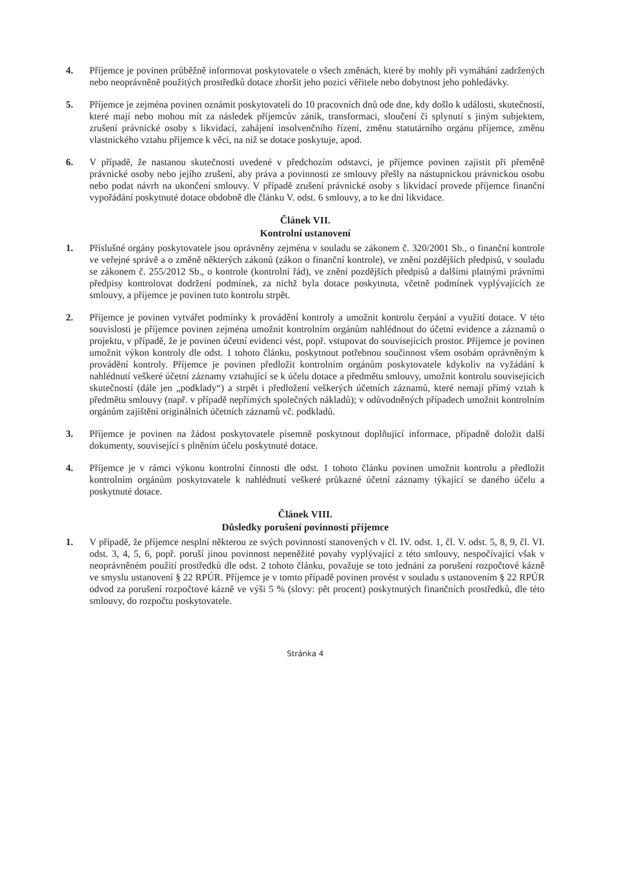4. Příjemce je povinen průběžně informovat poskytovatele o všech změnách, které by mohly při vymáhání zadržených nebo neoprávněně použitých prostředků dotace zhoršit jeho pozici věřitele nebo dobytnost jeho pohledávky.
5. Příjemce je zejména povinen oznámit poskytovateli do 10 pracovních dnů ode dne, kdy došlo k události, skutečnosti, které mají nebo mohou mít za následek příjemcův zánik, transformaci, sloučení či splynutí s jiným subjektem, zrušení právnické osoby s likvidací, zahájení insolvenčního řízení, změnu statutárního orgánu příjemce, změnu vlastnického vztahu příjemce k věci, na niž se dotace poskytuje, apod.
6. V případě, že nastanou skutečnosti uvedené v předchozím odstavci, je příjemce povinen zajistit při přeměně právnické osoby nebo jejího zrušení, aby práva a povinnosti ze smlouvy přešly na nástupnickou právnickou osobu nebo podat návrh na ukončení smlouvy. V případě zrušení právnické osoby s likvidací provede příjemce finanční vypořádání poskytnuté dotace obdobně dle článku V. odst. 6 smlouvy, a to ke dni likvidace.
Článek VII.
Kontrolní ustanovení
1. Příslušné orgány poskytovatele jsou oprávněny zejména v souladu se zákonem č. 320/2001 Sb., o finanční kontrole ve veřejné správě a o změně některých zákonů (zákon o finanční kontrole), ve znění pozdějších předpisů, v souladu se zákonem č. 255/2012 Sb., o kontrole (kontrolní řád), ve znění pozdějších předpisů a dalšími platnými právními předpisy kontrolovat dodržení podmínek, za nichž byla dotace poskytnuta, včetně podmínek vyplývajících ze smlouvy, a příjemce je povinen tuto kontrolu strpět.
2. Příjemce je povinen vytvářet podmínky k provádění kontroly a umožnit kontrolu čerpání a využití dotace. V této souvislosti je příjemce povinen zejména umožnit kontrolním orgánům nahlédnout do účetní evidence a záznamů o projektu, v případě, že je povinen účetní evidenci vést, popř. vstupovat do souvisejících prostor. Příjemce je povinen umožnit výkon kontroly dle odst. 1 tohoto článku, poskytnout potřebnou součinnost všem osobám oprávněným k provádění kontroly. Příjemce je povinen předložit kontrolním orgánům poskytovatele kdykoliv na vyžádání k nahlédnutí veškeré účetní záznamy vztahující se k účelu dotace a předmětu smlouvy, umožnit kontrolu souvisejících skutečností (dále jen „podklady“) a strpět i předložení veškerých účetních záznamů, které nemají přímý vztah k předmětu smlouvy (např. v případě nepřímých společných nákladů); v odůvodněných případech umožnit kontrolním orgánům zajištění originálních účetních záznamů vč. podkladů.
3. Příjemce je povinen na žádost poskytovatele písemně poskytnout doplňující informace, případně doložit další dokumenty, související s plněním účelu poskytnuté dotace.
4. Příjemce je v rámci výkonu kontrolní činnosti dle odst. 1 tohoto článku povinen umožnit kontrolu a předložit kontrolním orgánům poskytovatele k nahlédnutí veškeré průkazné účetní záznamy týkající se daného účelu a poskytnuté dotace.
Článek VIII.
Důsledky porušení povinností příjemce
1. V případě, že příjemce nesplní některou ze svých povinností stanovených v čl. IV. odst. 1, čl. V. odst. 5, 8, 9, čl. VI. odst. 3, 4, 5, 6, popř. poruší jinou povinnost nepeněžité povahy vyplývající z této smlouvy, nespočívající však v neoprávněném použití prostředků dle odst. 2 tohoto článku, považuje se toto jednání za porušení rozpočtové kázně ve smyslu ustanovení § 22 RPÚR. Příjemce je v tomto případě povinen provést v souladu s ustanovením § 22 RPÚR odvod za porušení rozpočtové kázně ve výši 5 % (slovy: pět procent) poskytnutých finančních prostředků, dle této smlouvy, do rozpočtu poskytovatele.
Stránka 4